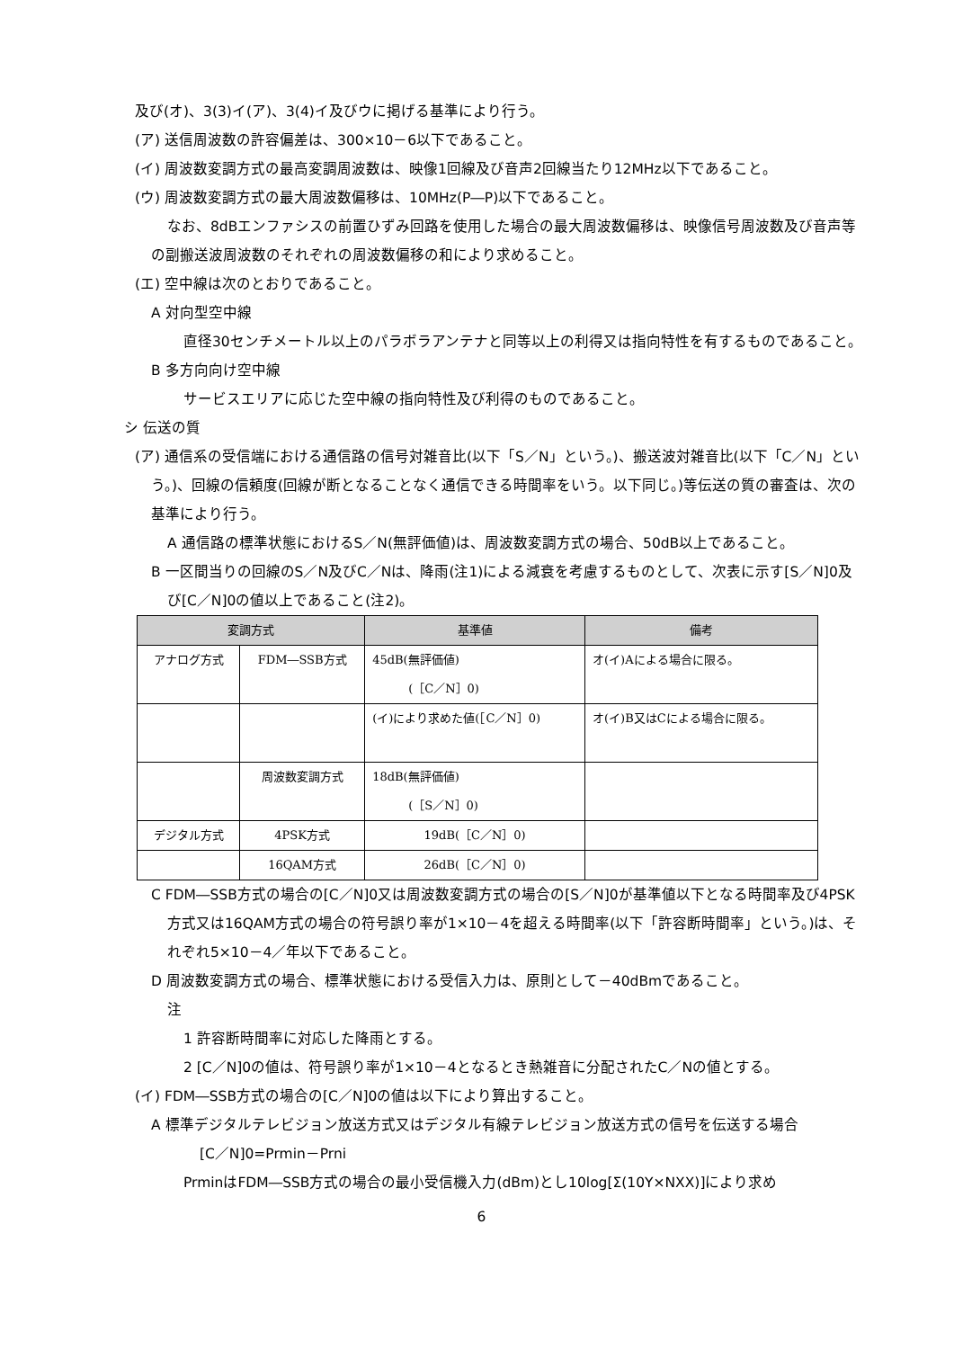及び(オ)、3(3)イ(ア)、3(4)イ及びウに掲げる基準により行う。
(ア) 送信周波数の許容偏差は、300×10－6以下であること。
(イ) 周波数変調方式の最高変調周波数は、映像1回線及び音声2回線当たり12MHz以下であること。
(ウ) 周波数変調方式の最大周波数偏移は、10MHz(P―P)以下であること。
なお、8dBエンファシスの前置ひずみ回路を使用した場合の最大周波数偏移は、映像信号周波数及び音声等の副搬送波周波数のそれぞれの周波数偏移の和により求めること。
(エ) 空中線は次のとおりであること。
A 対向型空中線
直径30センチメートル以上のパラボラアンテナと同等以上の利得又は指向特性を有するものであること。
B 多方向向け空中線
サービスエリアに応じた空中線の指向特性及び利得のものであること。
シ 伝送の質
(ア) 通信系の受信端における通信路の信号対雑音比(以下「S／N」という。)、搬送波対雑音比(以下「C／N」という。)、回線の信頼度(回線が断となることなく通信できる時間率をいう。以下同じ。)等伝送の質の審査は、次の基準により行う。
A 通信路の標準状態におけるS／N(無評価値)は、周波数変調方式の場合、50dB以上であること。
B 一区間当りの回線のS／N及びC／Nは、降雨(注1)による減衰を考慮するものとして、次表に示す[S／N]0及び[C／N]0の値以上であること(注2)。
| 変調方式 | | 基準値 | 備考 |
| --- | --- | --- | --- |
| アナログ方式 | FDM―SSB方式 | 45dB(無評価値) (［C／N］0) | オ(イ)Aによる場合に限る。 |
| | | (イ)により求めた値(［C／N］0) | オ(イ)B又はCによる場合に限る。 |
| | 周波数変調方式 | 18dB(無評価値) (［S／N］0) | |
| デジタル方式 | 4PSK方式 | 19dB(［C／N］0) | |
| | 16QAM方式 | 26dB(［C／N］0) | |
C FDM―SSB方式の場合の[C／N]0又は周波数変調方式の場合の[S／N]0が基準値以下となる時間率及び4PSK方式又は16QAM方式の場合の符号誤り率が1×10－4を超える時間率(以下「許容断時間率」という。)は、それぞれ5×10－4／年以下であること。
D 周波数変調方式の場合、標準状態における受信入力は、原則として－40dBmであること。
注
1 許容断時間率に対応した降雨とする。
2 [C／N]0の値は、符号誤り率が1×10－4となるとき熱雑音に分配されたC／Nの値とする。
(イ) FDM―SSB方式の場合の[C／N]0の値は以下により算出すること。
A 標準デジタルテレビジョン放送方式又はデジタル有線テレビジョン放送方式の信号を伝送する場合
[C／N]0=Prmin－Prni
PrminはFDM―SSB方式の場合の最小受信機入力(dBm)とし10log[Σ(10Y×NXX)]により求め
6